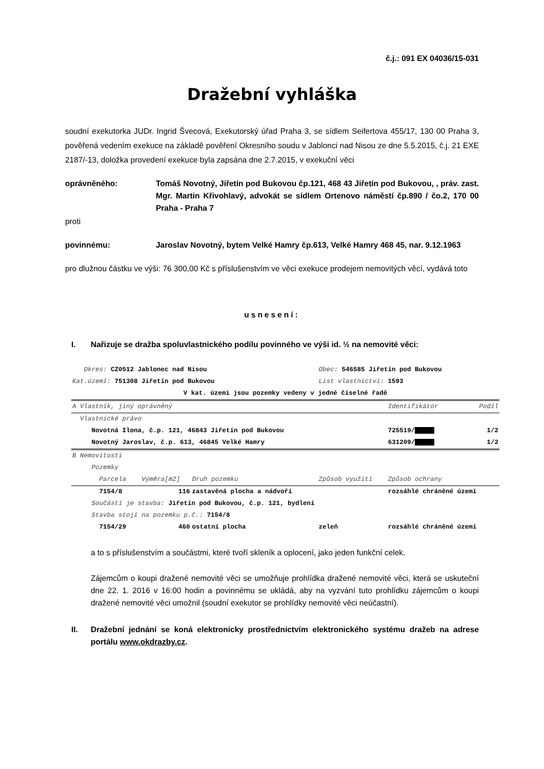č.j.: 091 EX 04036/15-031
Dražební vyhláška
soudní exekutorka JUDr. Ingrid Švecová, Exekutorský úřad Praha 3, se sídlem Seifertova 455/17, 130 00 Praha 3, pověřená vedením exekuce na základě pověření Okresního soudu v Jablonci nad Nisou ze dne 5.5.2015, č.j. 21 EXE 2187/-13, doložka provedení exekuce byla zapsána dne 2.7.2015, v exekuční věci
oprávněného: Tomáš Novotný, Jiřetín pod Bukovou čp.121, 468 43 Jiřetín pod Bukovou, , práv. zast. Mgr. Martin Křivohlavý, advokát se sídlem Ortenovo náměstí čp.890 / čo.2, 170 00 Praha - Praha 7
proti
povinnému: Jaroslav Novotný, bytem Velké Hamry čp.613, Velké Hamry 468 45, nar. 9.12.1963
pro dlužnou částku ve výši: 76 300,00 Kč s příslušenstvím ve věci exekuce prodejem nemovitých věcí, vydává toto
usnesení:
I. Nařizuje se dražba spoluvlastnického podílu povinného ve výši id. ½ na nemovité věci:
| Okres: CZ0512 Jablonec nad Nisou | | | Obec: 546585 Jiřetín pod Bukovou | | |
| Kat.území: 751308 Jiřetín pod Bukovou | | | List vlastnictví: 1593 | | |
| V kat. území jsou pozemky vedeny v jedné číselné řadě | | | | | |
| A Vlastník, jiný oprávněný | | | | Identifikátor | Podíl |
| Vlastnické právo | | | | | |
| Novotná Ilona, č.p. 121, 46843 Jiřetín pod Bukovou | | | | 725519/ | 1/2 |
| Novotný Jaroslav, č.p. 613, 46845 Velké Hamry | | | | 631209/ | 1/2 |
| B Nemovitosti | | | | | |
| Pozemky | | | | | |
| Parcela | Výměra[m2] | Druh pozemku | Způsob využití | Způsob ochrany | |
| 7154/8 | 116 | zastavěná plocha a nádvoří | | rozsáhlé chráněné území | |
| Součástí je stavba: Jiřetín pod Bukovou, č.p. 121, bydlení | | | | | |
| Stavba stojí na pozemku p.č.: 7154/8 | | | | | |
| 7154/29 | 460 | ostatní plocha | zeleň | rozsáhlé chráněné území | |
a to s příslušenstvím a součástmi, které tvoří skleník a oplocení, jako jeden funkční celek.
Zájemcům o koupi dražené nemovité věci se umožňuje prohlídka dražené nemovité věci, která se uskuteční dne 22. 1. 2016 v 16:00 hodin a povinnému se ukládá, aby na vyzvání tuto prohlídku zájemcům o koupi dražené nemovité věci umožnil (soudní exekutor se prohlídky nemovité věci neúčastní).
II. Dražební jednání se koná elektronicky prostřednictvím elektronického systému dražeb na adrese portálu www.okdrazby.cz.